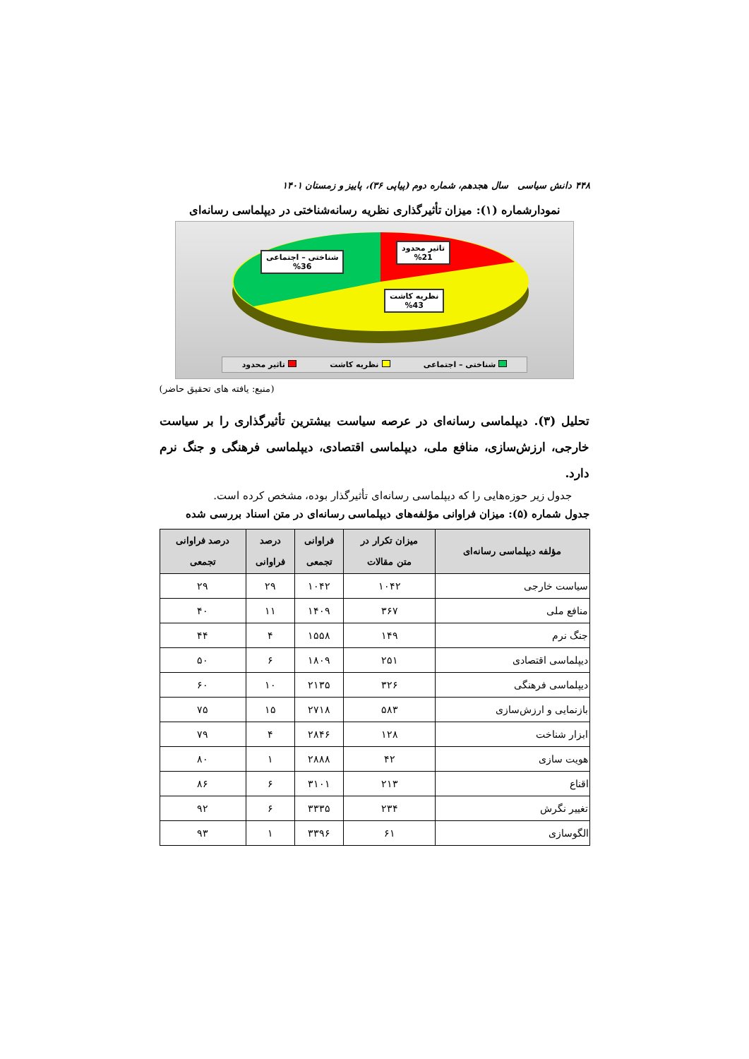۴۴۸ دانش سیاسی سال هجدهم، شماره دوم (پیاپی ۳۶)، پاییز و زمستان ۱۴۰۱
نمودارشماره (۱): میزان تأثیرگذاری نظریه رسانه‌شناختی در دیپلماسی رسانه‌ای
شناختی – اجتماعی
%36
تاثیر محدود
%21
نظریه کاشت
%43
شناختی – اجتماعی نظریه کاشت تاثیر محدود
(منبع: یافته های تحقیق حاضر)
تحلیل (۳). دیپلماسی رسانه‌ای در عرصه سیاست بیشترین تأثیرگذاری را بر سیاست خارجی، ارزش‌سازی، منافع ملی، دیپلماسی اقتصادی، دیپلماسی فرهنگی و جنگ نرم دارد.
جدول زیر حوزه‌هایی را که دیپلماسی رسانه‌ای تأثیرگذار بوده، مشخص کرده است.
جدول شماره (۵): میزان فراوانی مؤلفه‌های دیپلماسی رسانه‌ای در متن اسناد بررسی شده
| مؤلفه دیپلماسی رسانه‌ای | میزان تکرار در متن مقالات | فراوانی تجمعی | درصد فراوانی | درصد فراوانی تجمعی |
| --- | --- | --- | --- | --- |
| سیاست خارجی | ۱۰۴۲ | ۱۰۴۲ | ۲۹ | ۲۹ |
| منافع ملی | ۳۶۷ | ۱۴۰۹ | ۱۱ | ۴۰ |
| جنگ نرم | ۱۴۹ | ۱۵۵۸ | ۴ | ۴۴ |
| دیپلماسی اقتصادی | ۲۵۱ | ۱۸۰۹ | ۶ | ۵۰ |
| دیپلماسی فرهنگی | ۳۲۶ | ۲۱۳۵ | ۱۰ | ۶۰ |
| بازنمایی و ارزش‌سازی | ۵۸۳ | ۲۷۱۸ | ۱۵ | ۷۵ |
| ابزار شناخت | ۱۲۸ | ۲۸۴۶ | ۴ | ۷۹ |
| هویت سازی | ۴۲ | ۲۸۸۸ | ۱ | ۸۰ |
| اقناع | ۲۱۳ | ۳۱۰۱ | ۶ | ۸۶ |
| تغییر نگرش | ۲۳۴ | ۳۳۳۵ | ۶ | ۹۲ |
| الگوسازی | ۶۱ | ۳۳۹۶ | ۱ | ۹۳ |